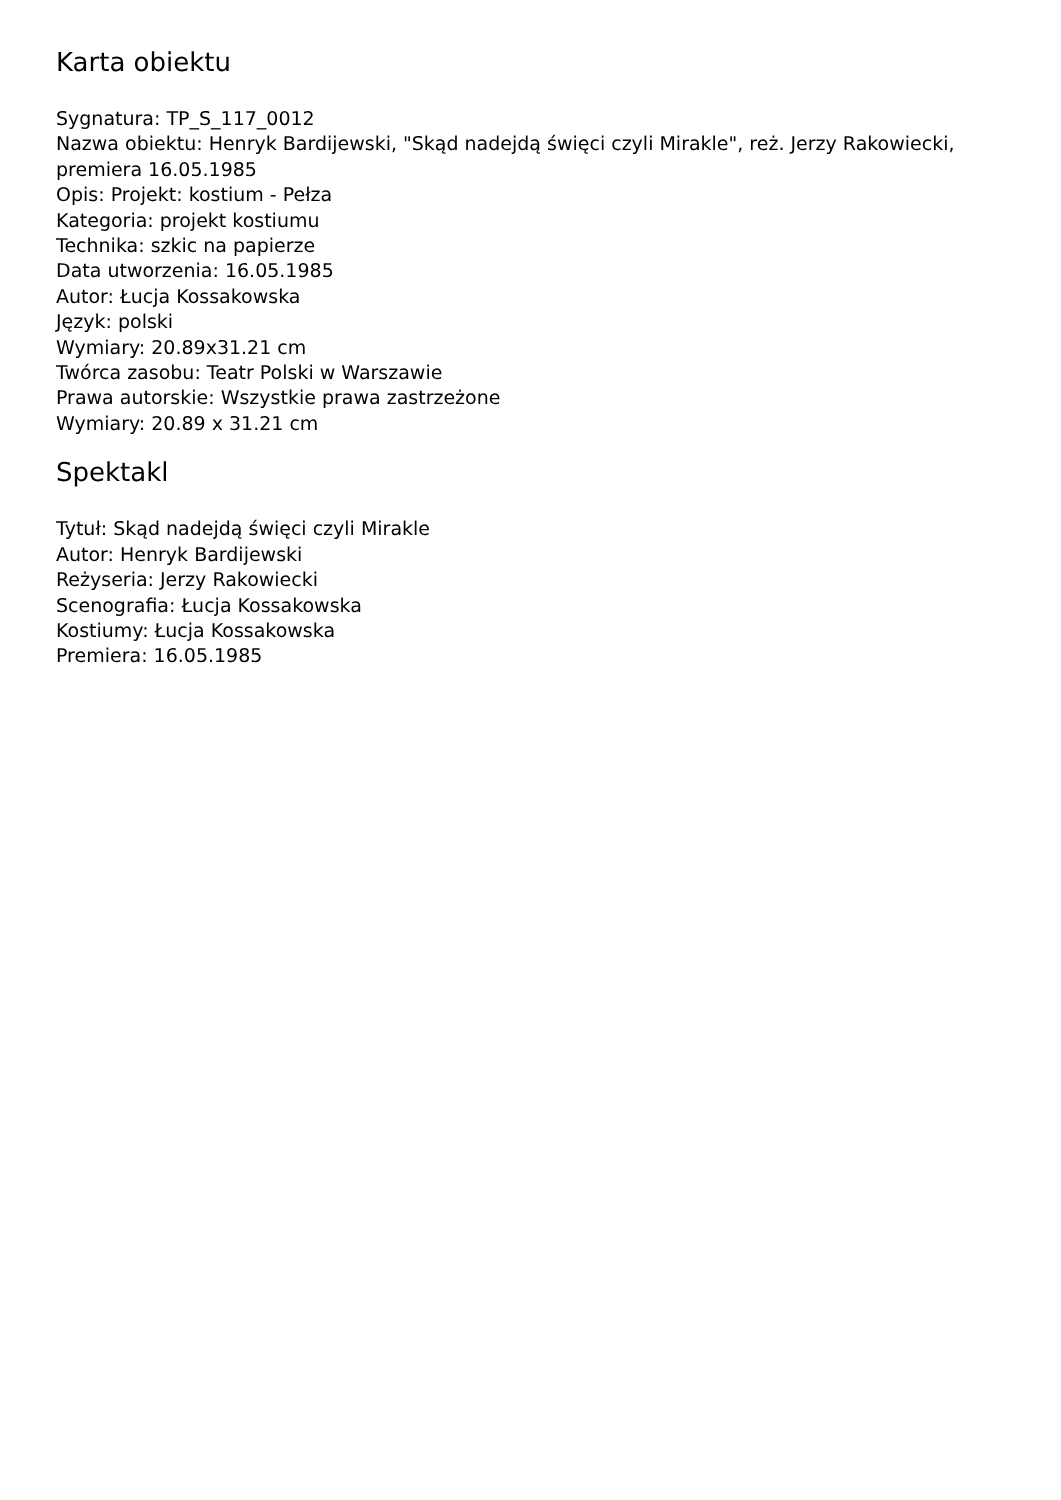Karta obiektu
Sygnatura: TP_S_117_0012
Nazwa obiektu: Henryk Bardijewski, "Skąd nadejdą święci czyli Mirakle", reż. Jerzy Rakowiecki, premiera 16.05.1985
Opis: Projekt: kostium - Pełza
Kategoria: projekt kostiumu
Technika: szkic na papierze
Data utworzenia: 16.05.1985
Autor: Łucja Kossakowska
Język: polski
Wymiary: 20.89x31.21 cm
Twórca zasobu: Teatr Polski w Warszawie
Prawa autorskie: Wszystkie prawa zastrzeżone
Wymiary: 20.89 x 31.21 cm
Spektakl
Tytuł: Skąd nadejdą święci czyli Mirakle
Autor: Henryk Bardijewski
Reżyseria: Jerzy Rakowiecki
Scenografia: Łucja Kossakowska
Kostiumy: Łucja Kossakowska
Premiera: 16.05.1985